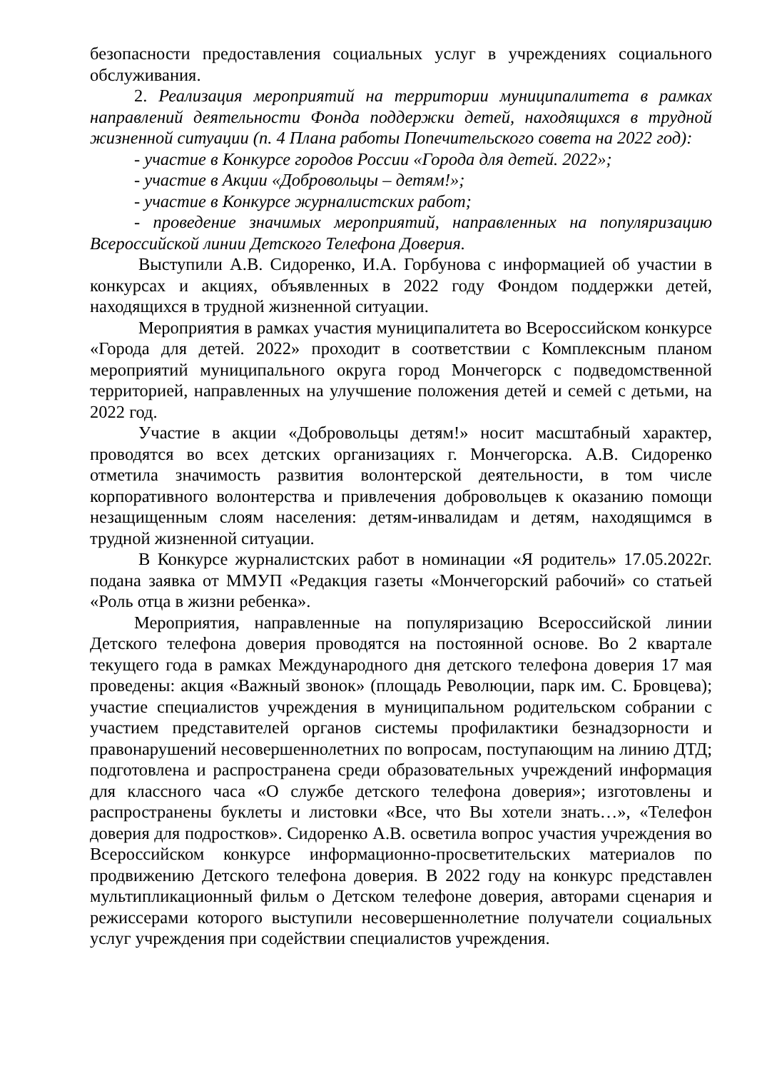безопасности предоставления социальных услуг в учреждениях социального обслуживания.
2. Реализация мероприятий на территории муниципалитета в рамках направлений деятельности Фонда поддержки детей, находящихся в трудной жизненной ситуации (п. 4 Плана работы Попечительского совета на 2022 год):
- участие в Конкурсе городов России «Города для детей. 2022»;
- участие в Акции «Добровольцы – детям!»;
- участие в Конкурсе журналистских работ;
- проведение значимых мероприятий, направленных на популяризацию Всероссийской линии Детского Телефона Доверия.
Выступили А.В. Сидоренко, И.А. Горбунова с информацией об участии в конкурсах и акциях, объявленных в 2022 году Фондом поддержки детей, находящихся в трудной жизненной ситуации.
Мероприятия в рамках участия муниципалитета во Всероссийском конкурсе «Города для детей. 2022» проходит в соответствии с Комплексным планом мероприятий муниципального округа город Мончегорск с подведомственной территорией, направленных на улучшение положения детей и семей с детьми, на 2022 год.
Участие в акции «Добровольцы детям!» носит масштабный характер, проводятся во всех детских организациях г. Мончегорска. А.В. Сидоренко отметила значимость развития волонтерской деятельности, в том числе корпоративного волонтерства и привлечения добровольцев к оказанию помощи незащищенным слоям населения: детям-инвалидам и детям, находящимся в трудной жизненной ситуации.
В Конкурсе журналистских работ в номинации «Я родитель» 17.05.2022г. подана заявка от ММУП «Редакция газеты «Мончегорский рабочий» со статьей «Роль отца в жизни ребенка».
Мероприятия, направленные на популяризацию Всероссийской линии Детского телефона доверия проводятся на постоянной основе. Во 2 квартале текущего года в рамках Международного дня детского телефона доверия 17 мая проведены: акция «Важный звонок» (площадь Революции, парк им. С. Бровцева); участие специалистов учреждения в муниципальном родительском собрании с участием представителей органов системы профилактики безнадзорности и правонарушений несовершеннолетних по вопросам, поступающим на линию ДТД; подготовлена и распространена среди образовательных учреждений информация для классного часа «О службе детского телефона доверия»; изготовлены и распространены буклеты и листовки «Все, что Вы хотели знать…», «Телефон доверия для подростков». Сидоренко А.В. осветила вопрос участия учреждения во Всероссийском конкурсе информационно-просветительских материалов по продвижению Детского телефона доверия. В 2022 году на конкурс представлен мультипликационный фильм о Детском телефоне доверия, авторами сценария и режиссерами которого выступили несовершеннолетние получатели социальных услуг учреждения при содействии специалистов учреждения.